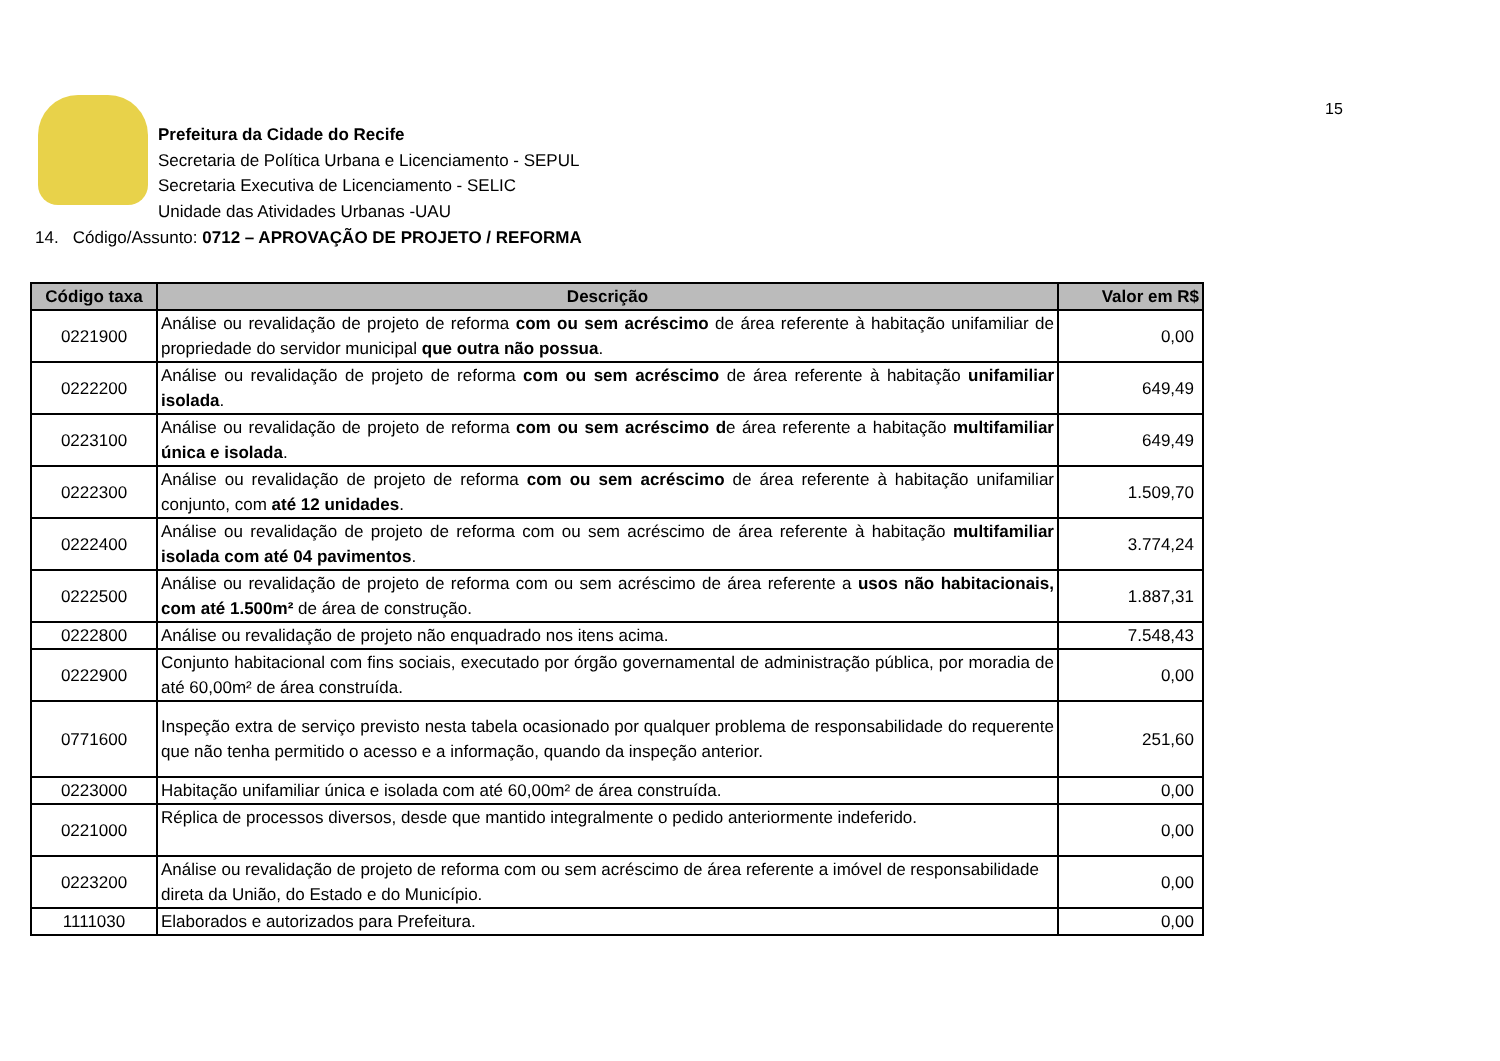15
Prefeitura da Cidade do Recife
Secretaria de Política Urbana e Licenciamento - SEPUL
Secretaria Executiva de Licenciamento - SELIC
Unidade das Atividades Urbanas -UAU
14. Código/Assunto: 0712 – APROVAÇÃO DE PROJETO / REFORMA
| Código taxa | Descrição | Valor em R$ |
| --- | --- | --- |
| 0221900 | Análise ou revalidação de projeto de reforma com ou sem acréscimo de área referente à habitação unifamiliar de propriedade do servidor municipal que outra não possua . | 0,00 |
| 0222200 | Análise ou revalidação de projeto de reforma com ou sem acréscimo de área referente à habitação unifamiliar isolada . | 649,49 |
| 0223100 | Análise ou revalidação de projeto de reforma com ou sem acréscimo d e área referente a habitação multifamiliar única e isolada . | 649,49 |
| 0222300 | Análise ou revalidação de projeto de reforma com ou sem acréscimo de área referente à habitação unifamiliar conjunto, com até 12 unidades . | 1.509,70 |
| 0222400 | Análise ou revalidação de projeto de reforma com ou sem acréscimo de área referente à habitação multifamiliar isolada com até 04 pavimentos . | 3.774,24 |
| 0222500 | Análise ou revalidação de projeto de reforma com ou sem acréscimo de área referente a usos não habitacionais, com até 1.500m² de área de construção. | 1.887,31 |
| 0222800 | Análise ou revalidação de projeto não enquadrado nos itens acima. | 7.548,43 |
| 0222900 | Conjunto habitacional com fins sociais, executado por órgão governamental de administração pública, por moradia de até 60,00m² de área construída. | 0,00 |
| 0771600 | Inspeção extra de serviço previsto nesta tabela ocasionado por qualquer problema de responsabilidade do requerente que não tenha permitido o acesso e a informação, quando da inspeção anterior. | 251,60 |
| 0223000 | Habitação unifamiliar única e isolada com até 60,00m² de área construída. | 0,00 |
| 0221000 | Réplica de processos diversos, desde que mantido integralmente o pedido anteriormente indeferido. | 0,00 |
| 0223200 | Análise ou revalidação de projeto de reforma com ou sem acréscimo de área referente a imóvel de responsabilidade direta da União, do Estado e do Município. | 0,00 |
| 1111030 | Elaborados e autorizados para Prefeitura. | 0,00 |